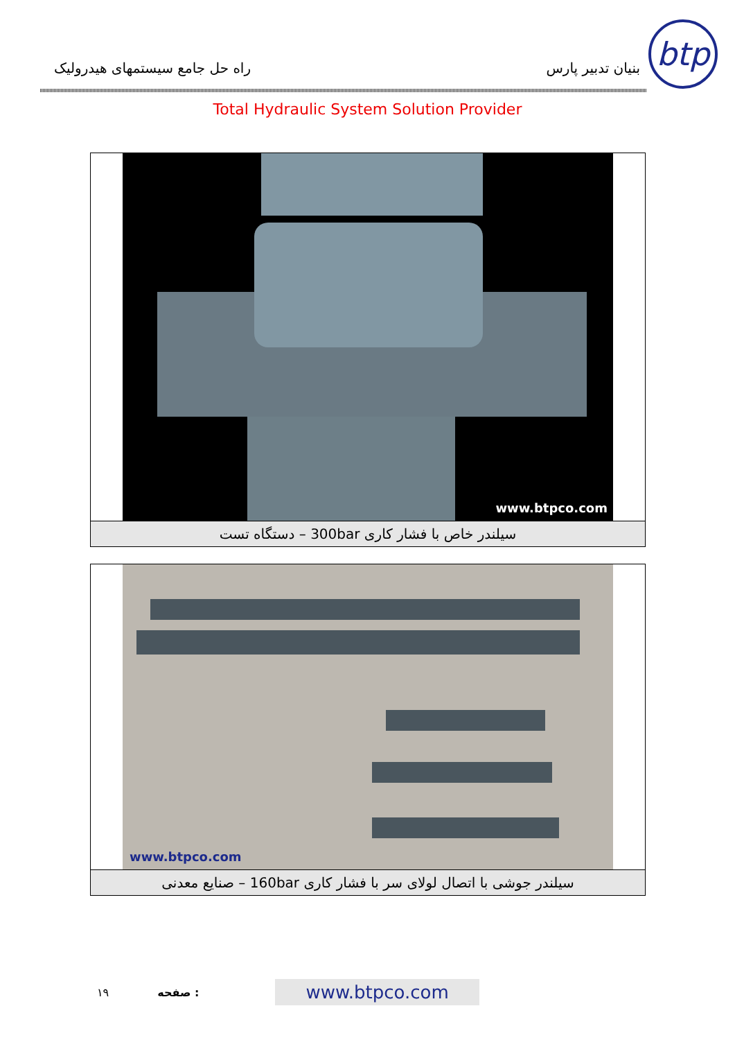راه حل جامع سیستمهای هیدرولیک
بنیان تدبیر پارس
btp
Total Hydraulic System Solution Provider
www.btpco.com
سیلندر خاص با فشار کاری 300bar – دستگاه تست
www.btpco.com
سیلندر جوشی با اتصال لولای سر با فشار کاری 160bar – صنایع معدنی
١٩ صفحه : www.btpco.com